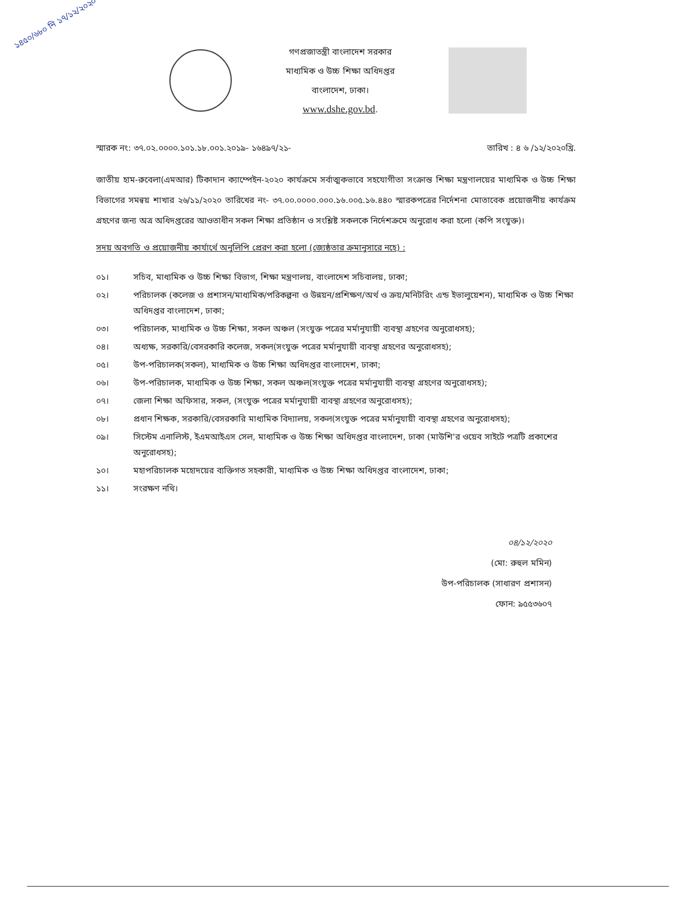১৪৫০/৬৮০ নি ১৭/১২/২০২০
গণপ্রজাতন্ত্রী বাংলাদেশ সরকার
মাধ্যমিক ও উচ্চ শিক্ষা অধিদপ্তর
বাংলাদেশ, ঢাকা।
www.dshe.gov.bd.
স্মারক নং: ৩৭.০২.০০০০.১০১.১৮.০০১.২০১৯- ১৬৪৯৭/২১- তারিখ : ৪ ৬ /১২/২০২০খ্রি.
জাতীয় হাম-রুবেলা(এমআর) টিকাদান ক্যাম্পেইন-২০২০ কার্যক্রমে সর্বাত্মকভাবে সহযোগীতা সংক্রান্ত শিক্ষা মন্ত্রণালয়ের মাধ্যমিক ও উচ্চ শিক্ষা বিভাগের সমন্বয় শাখার ২৬/১১/২০২০ তারিখের নং- ৩৭.০০.০০০০.০০০.১৬.০০৫.১৬.৪৪০ স্মারকপত্রের নির্দেশনা মোতাবেক প্রয়োজনীয় কার্যক্রম গ্রহণের জন্য অত্র অধিদপ্তরের আওতাধীন সকল শিক্ষা প্রতিষ্ঠান ও সংশ্লিষ্ট সকলকে নির্দেশক্রমে অনুরোধ করা হলো (কপি সংযুক্ত)।
সদয় অবগতি ও প্রয়োজনীয় কার্যার্থে অনুলিপি প্রেরণ করা হলো (জ্যেষ্ঠতার ক্রমানুসারে নহে) :
০১। সচিব, মাধ্যমিক ও উচ্চ শিক্ষা বিভাগ, শিক্ষা মন্ত্রণালয়, বাংলাদেশ সচিবালয়, ঢাকা;
০২। পরিচালক (কলেজ ও প্রশাসন/মাধ্যমিক/পরিকল্পনা ও উন্নয়ন/প্রশিক্ষণ/অর্থ ও ক্রয়/মনিটরিং এন্ড ইভালুয়েশন), মাধ্যমিক ও উচ্চ শিক্ষা অধিদপ্তর বাংলাদেশ, ঢাকা;
০৩। পরিচালক, মাধ্যমিক ও উচ্চ শিক্ষা, সকল অঞ্চল (সংযুক্ত পত্রের মর্মানুযায়ী ব্যবস্থা গ্রহণের অনুরোধসহ);
০৪। অধ্যক্ষ, সরকারি/বেসরকারি কলেজ, সকল(সংযুক্ত পত্রের মর্মানুযায়ী ব্যবস্থা গ্রহণের অনুরোধসহ);
০৫। উপ-পরিচালক(সকল), মাধ্যমিক ও উচ্চ শিক্ষা অধিদপ্তর বাংলাদেশ, ঢাকা;
০৬। উপ-পরিচালক, মাধ্যমিক ও উচ্চ শিক্ষা, সকল অঞ্চল(সংযুক্ত পত্রের মর্মানুযায়ী ব্যবস্থা গ্রহণের অনুরোধসহ);
০৭। জেলা শিক্ষা অফিসার, সকল, (সংযুক্ত পত্রের মর্মানুযায়ী ব্যবস্থা গ্রহণের অনুরোধসহ);
০৮। প্রধান শিক্ষক, সরকারি/বেসরকারি মাধ্যমিক বিদ্যালয়, সকল(সংযুক্ত পত্রের মর্মানুযায়ী ব্যবস্থা গ্রহণের অনুরোধসহ);
০৯। সিস্টেম এনালিস্ট, ইএমআইএস সেল, মাধ্যমিক ও উচ্চ শিক্ষা অধিদপ্তর বাংলাদেশ, ঢাকা (মাউশি'র ওয়েব সাইটে পত্রটি প্রকাশের অনুরোধসহ);
১০। মহাপরিচালক মহোদয়ের ব্যক্তিগত সহকারী, মাধ্যমিক ও উচ্চ শিক্ষা অধিদপ্তর বাংলাদেশ, ঢাকা;
১১। সংরক্ষণ নথি।
০৪/১২/২০২০
(মো: রুহুল মমিন)
উপ-পরিচালক (সাধারণ প্রশাসন)
ফোন: ৯৫৫৩৬০৭